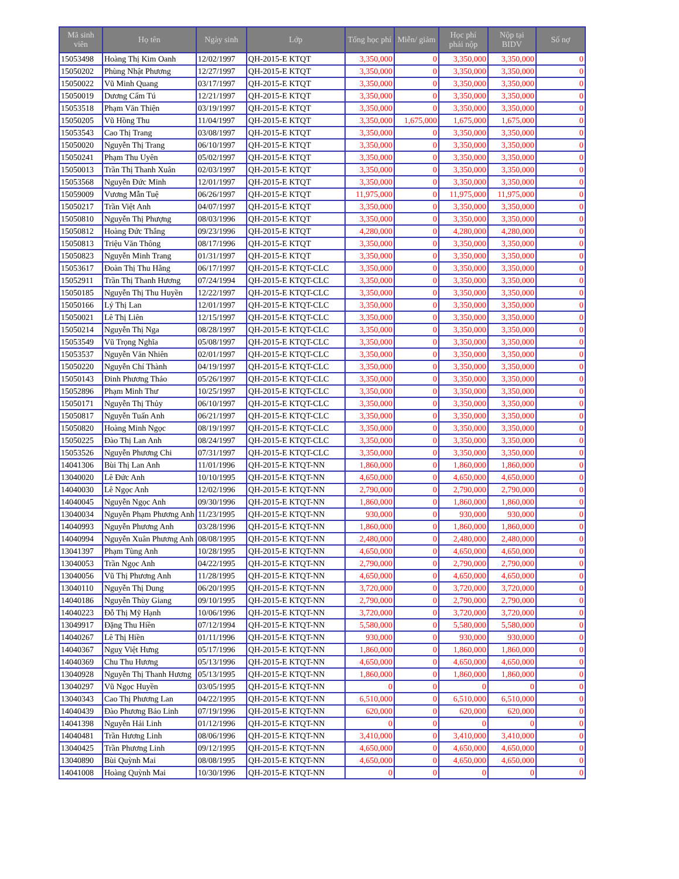| Mã sinh viên | Họ tên | Ngày sinh | Lớp | Tổng học phí | Miễn/ giảm | Học phí phải nộp | Nộp tại BIDV | Số nợ |
| --- | --- | --- | --- | --- | --- | --- | --- | --- |
| 15053498 | Hoàng Thị Kim Oanh | 12/02/1997 | QH-2015-E KTQT | 3,350,000 | 0 | 3,350,000 | 3,350,000 | 0 |
| 15050202 | Phùng Nhật Phương | 12/27/1997 | QH-2015-E KTQT | 3,350,000 | 0 | 3,350,000 | 3,350,000 | 0 |
| 15050022 | Vũ Minh Quang | 03/17/1997 | QH-2015-E KTQT | 3,350,000 | 0 | 3,350,000 | 3,350,000 | 0 |
| 15050019 | Dương Cẩm Tú | 12/21/1997 | QH-2015-E KTQT | 3,350,000 | 0 | 3,350,000 | 3,350,000 | 0 |
| 15053518 | Phạm Văn Thiện | 03/19/1997 | QH-2015-E KTQT | 3,350,000 | 0 | 3,350,000 | 3,350,000 | 0 |
| 15050205 | Vũ Hồng Thu | 11/04/1997 | QH-2015-E KTQT | 3,350,000 | 1,675,000 | 1,675,000 | 1,675,000 | 0 |
| 15053543 | Cao Thị Trang | 03/08/1997 | QH-2015-E KTQT | 3,350,000 | 0 | 3,350,000 | 3,350,000 | 0 |
| 15050020 | Nguyễn Thị Trang | 06/10/1997 | QH-2015-E KTQT | 3,350,000 | 0 | 3,350,000 | 3,350,000 | 0 |
| 15050241 | Phạm Thu Uyên | 05/02/1997 | QH-2015-E KTQT | 3,350,000 | 0 | 3,350,000 | 3,350,000 | 0 |
| 15050013 | Trần Thị Thanh Xuân | 02/03/1997 | QH-2015-E KTQT | 3,350,000 | 0 | 3,350,000 | 3,350,000 | 0 |
| 15053568 | Nguyễn Đức Minh | 12/01/1997 | QH-2015-E KTQT | 3,350,000 | 0 | 3,350,000 | 3,350,000 | 0 |
| 15059009 | Vương Mẫn Tuệ | 06/26/1997 | QH-2015-E KTQT | 11,975,000 | 0 | 11,975,000 | 11,975,000 | 0 |
| 15050217 | Trần Việt Anh | 04/07/1997 | QH-2015-E KTQT | 3,350,000 | 0 | 3,350,000 | 3,350,000 | 0 |
| 15050810 | Nguyễn Thị Phượng | 08/03/1996 | QH-2015-E KTQT | 3,350,000 | 0 | 3,350,000 | 3,350,000 | 0 |
| 15050812 | Hoàng Đức Thắng | 09/23/1996 | QH-2015-E KTQT | 4,280,000 | 0 | 4,280,000 | 4,280,000 | 0 |
| 15050813 | Triệu Văn Thông | 08/17/1996 | QH-2015-E KTQT | 3,350,000 | 0 | 3,350,000 | 3,350,000 | 0 |
| 15050823 | Nguyễn Minh Trang | 01/31/1997 | QH-2015-E KTQT | 3,350,000 | 0 | 3,350,000 | 3,350,000 | 0 |
| 15053617 | Đoàn Thị Thu Hằng | 06/17/1997 | QH-2015-E KTQT-CLC | 3,350,000 | 0 | 3,350,000 | 3,350,000 | 0 |
| 15052911 | Trần Thị Thanh Hương | 07/24/1994 | QH-2015-E KTQT-CLC | 3,350,000 | 0 | 3,350,000 | 3,350,000 | 0 |
| 15050185 | Nguyễn Thị Thu Huyền | 12/22/1997 | QH-2015-E KTQT-CLC | 3,350,000 | 0 | 3,350,000 | 3,350,000 | 0 |
| 15050166 | Lý Thị Lan | 12/01/1997 | QH-2015-E KTQT-CLC | 3,350,000 | 0 | 3,350,000 | 3,350,000 | 0 |
| 15050021 | Lê Thị Liên | 12/15/1997 | QH-2015-E KTQT-CLC | 3,350,000 | 0 | 3,350,000 | 3,350,000 | 0 |
| 15050214 | Nguyễn Thị Nga | 08/28/1997 | QH-2015-E KTQT-CLC | 3,350,000 | 0 | 3,350,000 | 3,350,000 | 0 |
| 15053549 | Vũ Trọng Nghĩa | 05/08/1997 | QH-2015-E KTQT-CLC | 3,350,000 | 0 | 3,350,000 | 3,350,000 | 0 |
| 15053537 | Nguyễn Văn Nhiên | 02/01/1997 | QH-2015-E KTQT-CLC | 3,350,000 | 0 | 3,350,000 | 3,350,000 | 0 |
| 15050220 | Nguyễn Chí Thành | 04/19/1997 | QH-2015-E KTQT-CLC | 3,350,000 | 0 | 3,350,000 | 3,350,000 | 0 |
| 15050143 | Đinh Phương Thảo | 05/26/1997 | QH-2015-E KTQT-CLC | 3,350,000 | 0 | 3,350,000 | 3,350,000 | 0 |
| 15052896 | Phạm Minh Thư | 10/25/1997 | QH-2015-E KTQT-CLC | 3,350,000 | 0 | 3,350,000 | 3,350,000 | 0 |
| 15050171 | Nguyễn Thị Thủy | 06/10/1997 | QH-2015-E KTQT-CLC | 3,350,000 | 0 | 3,350,000 | 3,350,000 | 0 |
| 15050817 | Nguyễn Tuấn Anh | 06/21/1997 | QH-2015-E KTQT-CLC | 3,350,000 | 0 | 3,350,000 | 3,350,000 | 0 |
| 15050820 | Hoàng Minh Ngọc | 08/19/1997 | QH-2015-E KTQT-CLC | 3,350,000 | 0 | 3,350,000 | 3,350,000 | 0 |
| 15050225 | Đào Thị Lan Anh | 08/24/1997 | QH-2015-E KTQT-CLC | 3,350,000 | 0 | 3,350,000 | 3,350,000 | 0 |
| 15053526 | Nguyễn Phương Chi | 07/31/1997 | QH-2015-E KTQT-CLC | 3,350,000 | 0 | 3,350,000 | 3,350,000 | 0 |
| 14041306 | Bùi Thị Lan Anh | 11/01/1996 | QH-2015-E KTQT-NN | 1,860,000 | 0 | 1,860,000 | 1,860,000 | 0 |
| 13040020 | Lê Đức Anh | 10/10/1995 | QH-2015-E KTQT-NN | 4,650,000 | 0 | 4,650,000 | 4,650,000 | 0 |
| 14040030 | Lê Ngọc Anh | 12/02/1996 | QH-2015-E KTQT-NN | 2,790,000 | 0 | 2,790,000 | 2,790,000 | 0 |
| 14040045 | Nguyễn Ngọc Anh | 09/30/1996 | QH-2015-E KTQT-NN | 1,860,000 | 0 | 1,860,000 | 1,860,000 | 0 |
| 13040034 | Nguyễn Phạm Phương Anh | 11/23/1995 | QH-2015-E KTQT-NN | 930,000 | 0 | 930,000 | 930,000 | 0 |
| 14040993 | Nguyễn Phương Anh | 03/28/1996 | QH-2015-E KTQT-NN | 1,860,000 | 0 | 1,860,000 | 1,860,000 | 0 |
| 14040994 | Nguyễn Xuân Phương Anh | 08/08/1995 | QH-2015-E KTQT-NN | 2,480,000 | 0 | 2,480,000 | 2,480,000 | 0 |
| 13041397 | Phạm Tùng Anh | 10/28/1995 | QH-2015-E KTQT-NN | 4,650,000 | 0 | 4,650,000 | 4,650,000 | 0 |
| 13040053 | Trần Ngọc Anh | 04/22/1995 | QH-2015-E KTQT-NN | 2,790,000 | 0 | 2,790,000 | 2,790,000 | 0 |
| 13040056 | Vũ Thị Phương Anh | 11/28/1995 | QH-2015-E KTQT-NN | 4,650,000 | 0 | 4,650,000 | 4,650,000 | 0 |
| 13040110 | Nguyễn Thị Dung | 06/20/1995 | QH-2015-E KTQT-NN | 3,720,000 | 0 | 3,720,000 | 3,720,000 | 0 |
| 14040186 | Nguyễn Thùy Giang | 09/10/1995 | QH-2015-E KTQT-NN | 2,790,000 | 0 | 2,790,000 | 2,790,000 | 0 |
| 14040223 | Đỗ Thị Mỹ Hạnh | 10/06/1996 | QH-2015-E KTQT-NN | 3,720,000 | 0 | 3,720,000 | 3,720,000 | 0 |
| 13049917 | Đặng Thu Hiền | 07/12/1994 | QH-2015-E KTQT-NN | 5,580,000 | 0 | 5,580,000 | 5,580,000 | 0 |
| 14040267 | Lê Thị Hiền | 01/11/1996 | QH-2015-E KTQT-NN | 930,000 | 0 | 930,000 | 930,000 | 0 |
| 14040367 | Nguỵ Việt Hưng | 05/17/1996 | QH-2015-E KTQT-NN | 1,860,000 | 0 | 1,860,000 | 1,860,000 | 0 |
| 14040369 | Chu Thu Hương | 05/13/1996 | QH-2015-E KTQT-NN | 4,650,000 | 0 | 4,650,000 | 4,650,000 | 0 |
| 13040928 | Nguyễn Thị Thanh Hương | 05/13/1995 | QH-2015-E KTQT-NN | 1,860,000 | 0 | 1,860,000 | 1,860,000 | 0 |
| 13040297 | Vũ Ngọc Huyền | 03/05/1995 | QH-2015-E KTQT-NN | 0 | 0 | 0 | 0 | 0 |
| 13040343 | Cao Thị Phương Lan | 04/22/1995 | QH-2015-E KTQT-NN | 6,510,000 | 0 | 6,510,000 | 6,510,000 | 0 |
| 14040439 | Đào Phương Bảo Linh | 07/19/1996 | QH-2015-E KTQT-NN | 620,000 | 0 | 620,000 | 620,000 | 0 |
| 14041398 | Nguyễn Hải Linh | 01/12/1996 | QH-2015-E KTQT-NN | 0 | 0 | 0 | 0 | 0 |
| 14040481 | Trần Hương Linh | 08/06/1996 | QH-2015-E KTQT-NN | 3,410,000 | 0 | 3,410,000 | 3,410,000 | 0 |
| 13040425 | Trần Phương Linh | 09/12/1995 | QH-2015-E KTQT-NN | 4,650,000 | 0 | 4,650,000 | 4,650,000 | 0 |
| 13040890 | Bùi Quỳnh Mai | 08/08/1995 | QH-2015-E KTQT-NN | 4,650,000 | 0 | 4,650,000 | 4,650,000 | 0 |
| 14041008 | Hoàng Quỳnh Mai | 10/30/1996 | QH-2015-E KTQT-NN | 0 | 0 | 0 | 0 | 0 |